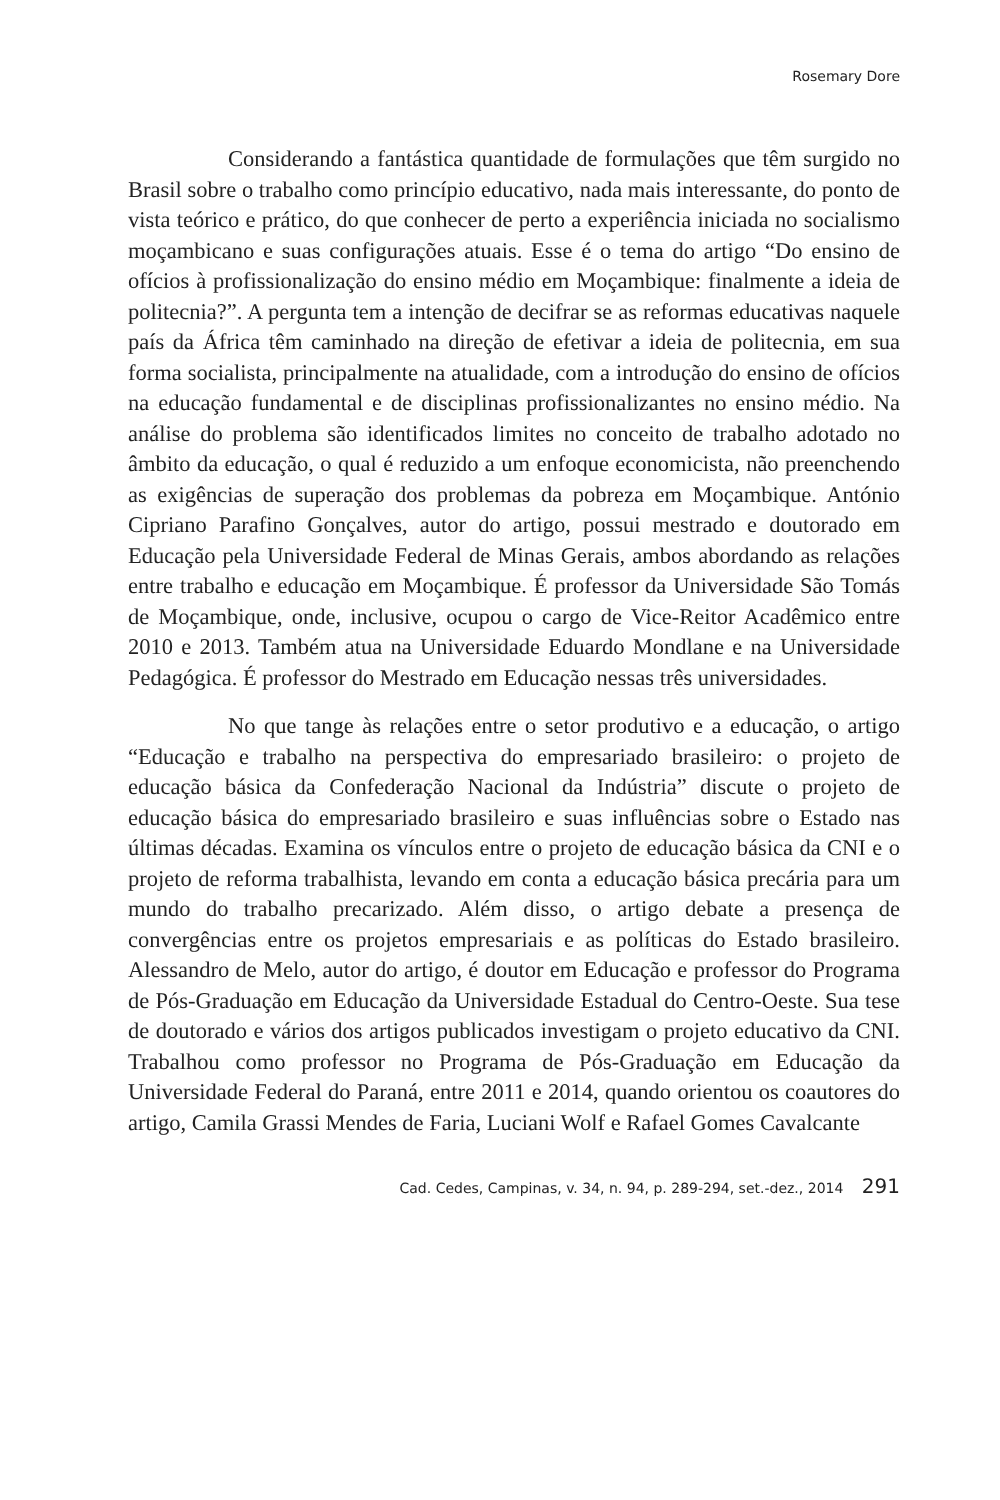Rosemary Dore
Considerando a fantástica quantidade de formulações que têm surgido no Brasil sobre o trabalho como princípio educativo, nada mais interessante, do ponto de vista teórico e prático, do que conhecer de perto a experiência iniciada no socialismo moçambicano e suas configurações atuais. Esse é o tema do artigo “Do ensino de ofícios à profissionalização do ensino médio em Moçambique: finalmente a ideia de politecnia?”. A pergunta tem a intenção de decifrar se as reformas educativas naquele país da África têm caminhado na direção de efetivar a ideia de politecnia, em sua forma socialista, principalmente na atualidade, com a introdução do ensino de ofícios na educação fundamental e de disciplinas profissionalizantes no ensino médio. Na análise do problema são identificados limites no conceito de trabalho adotado no âmbito da educação, o qual é reduzido a um enfoque economicista, não preenchendo as exigências de superação dos problemas da pobreza em Moçambique. António Cipriano Parafino Gonçalves, autor do artigo, possui mestrado e doutorado em Educação pela Universidade Federal de Minas Gerais, ambos abordando as relações entre trabalho e educação em Moçambique. É professor da Universidade São Tomás de Moçambique, onde, inclusive, ocupou o cargo de Vice-Reitor Acadêmico entre 2010 e 2013. Também atua na Universidade Eduardo Mondlane e na Universidade Pedagógica. É professor do Mestrado em Educação nessas três universidades.
No que tange às relações entre o setor produtivo e a educação, o artigo “Educação e trabalho na perspectiva do empresariado brasileiro: o projeto de educação básica da Confederação Nacional da Indústria” discute o projeto de educação básica do empresariado brasileiro e suas influências sobre o Estado nas últimas décadas. Examina os vínculos entre o projeto de educação básica da CNI e o projeto de reforma trabalhista, levando em conta a educação básica precária para um mundo do trabalho precarizado. Além disso, o artigo debate a presença de convergências entre os projetos empresariais e as políticas do Estado brasileiro. Alessandro de Melo, autor do artigo, é doutor em Educação e professor do Programa de Pós-Graduação em Educação da Universidade Estadual do Centro-Oeste. Sua tese de doutorado e vários dos artigos publicados investigam o projeto educativo da CNI. Trabalhou como professor no Programa de Pós-Graduação em Educação da Universidade Federal do Paraná, entre 2011 e 2014, quando orientou os coautores do artigo, Camila Grassi Mendes de Faria, Luciani Wolf e Rafael Gomes Cavalcante
Cad. Cedes, Campinas, v. 34, n. 94, p. 289-294, set.-dez., 2014 291